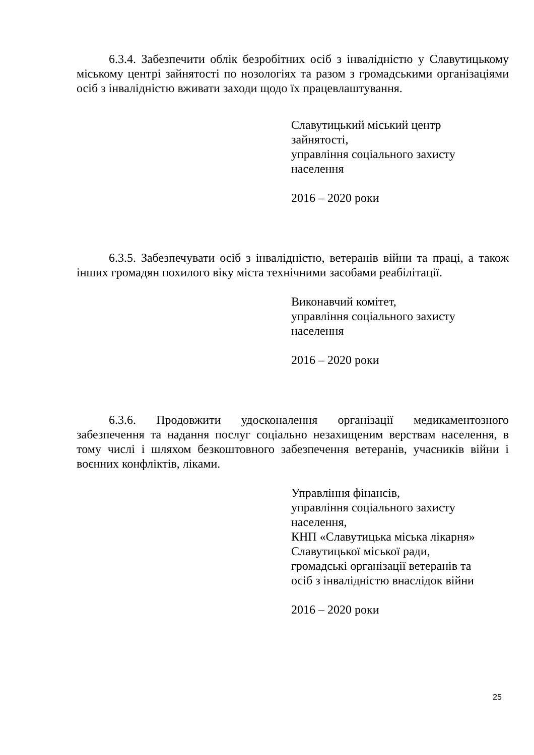6.3.4. Забезпечити облік безробітних осіб з інвалідністю у Славутицькому міському центрі зайнятості по нозологіях та разом з громадськими організаціями осіб з інвалідністю вживати заходи щодо їх працевлаштування.
Славутицький міський центр
зайнятості,
управління соціального захисту
населення
2016 – 2020 роки
6.3.5. Забезпечувати осіб з інвалідністю, ветеранів війни та праці, а також інших громадян похилого віку міста технічними засобами реабілітації.
Виконавчий комітет,
управління соціального захисту
населення
2016 – 2020 роки
6.3.6. Продовжити удосконалення організації медикаментозного забезпечення та надання послуг соціально незахищеним верствам населення, в тому числі і шляхом безкоштовного забезпечення ветеранів, учасників війни і воєнних конфліктів, ліками.
Управління фінансів,
управління соціального захисту
населення,
КНП «Славутицька міська лікарня»
Славутицької міської ради,
громадські організації ветеранів та
осіб з інвалідністю внаслідок війни
2016 – 2020 роки
25